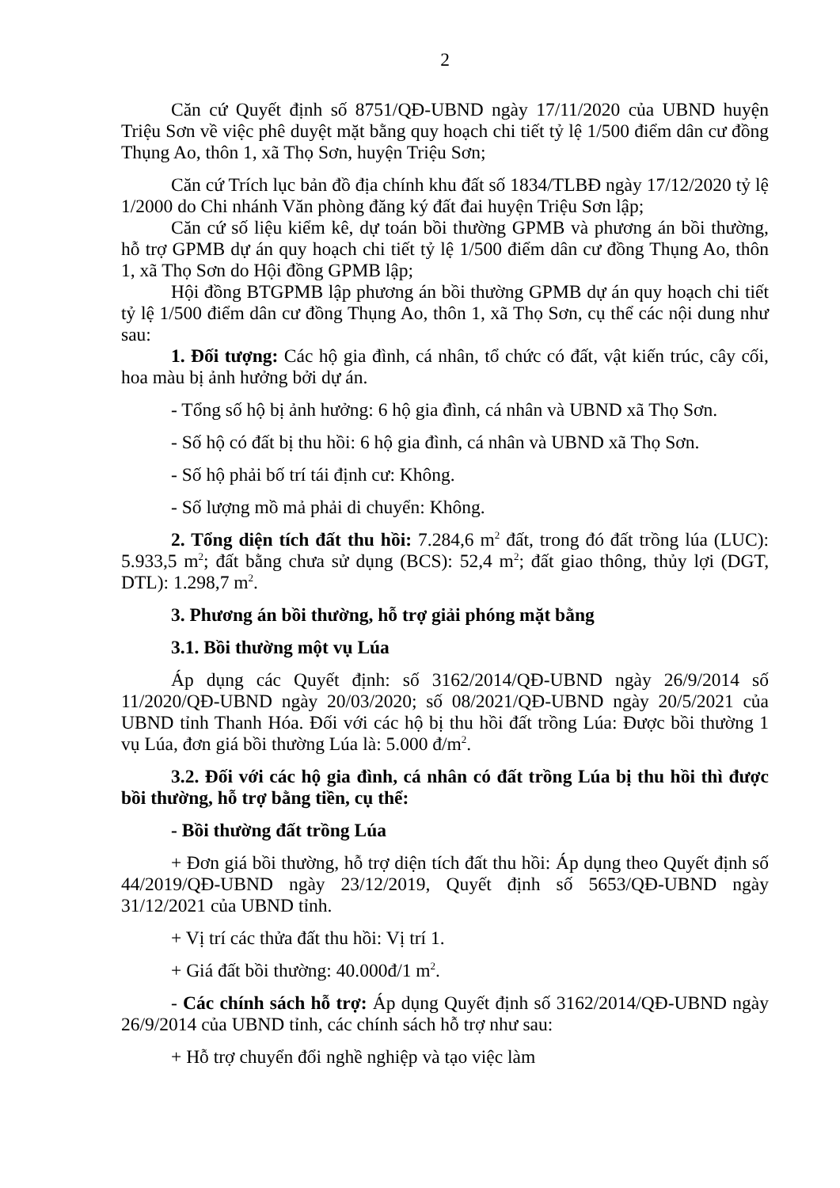2
Căn cứ Quyết định số 8751/QĐ-UBND ngày 17/11/2020 của UBND huyện Triệu Sơn về việc phê duyệt mặt bằng quy hoạch chi tiết tỷ lệ 1/500 điểm dân cư đồng Thụng Ao, thôn 1, xã Thọ Sơn, huyện Triệu Sơn;
Căn cứ Trích lục bản đồ địa chính khu đất số 1834/TLBĐ ngày 17/12/2020 tỷ lệ 1/2000 do Chi nhánh Văn phòng đăng ký đất đai huyện Triệu Sơn lập;
Căn cứ số liệu kiểm kê, dự toán bồi thường GPMB và phương án bồi thường, hỗ trợ GPMB dự án quy hoạch chi tiết tỷ lệ 1/500 điểm dân cư đồng Thụng Ao, thôn 1, xã Thọ Sơn do Hội đồng GPMB lập;
Hội đồng BTGPMB lập phương án bồi thường GPMB dự án quy hoạch chi tiết tỷ lệ 1/500 điểm dân cư đồng Thụng Ao, thôn 1, xã Thọ Sơn, cụ thể các nội dung như sau:
1. Đối tượng: Các hộ gia đình, cá nhân, tổ chức có đất, vật kiến trúc, cây cối, hoa màu bị ảnh hưởng bởi dự án.
- Tổng số hộ bị ảnh hưởng: 6 hộ gia đình, cá nhân và UBND xã Thọ Sơn.
- Số hộ có đất bị thu hồi: 6 hộ gia đình, cá nhân và UBND xã Thọ Sơn.
- Số hộ phải bố trí tái định cư: Không.
- Số lượng mồ mả phải di chuyển: Không.
2. Tổng diện tích đất thu hồi: 7.284,6 m<sup>2</sup> đất, trong đó đất trồng lúa (LUC): 5.933,5 m<sup>2</sup>; đất bằng chưa sử dụng (BCS): 52,4 m<sup>2</sup>; đất giao thông, thủy lợi (DGT, DTL): 1.298,7 m<sup>2</sup>.
3. Phương án bồi thường, hỗ trợ giải phóng mặt bằng
3.1. Bồi thường một vụ Lúa
Áp dụng các Quyết định: số 3162/2014/QĐ-UBND ngày 26/9/2014 số 11/2020/QĐ-UBND ngày 20/03/2020; số 08/2021/QĐ-UBND ngày 20/5/2021 của UBND tỉnh Thanh Hóa. Đối với các hộ bị thu hồi đất trồng Lúa: Được bồi thường 1 vụ Lúa, đơn giá bồi thường Lúa là: 5.000 đ/m<sup>2</sup>.
3.2. Đối với các hộ gia đình, cá nhân có đất trồng Lúa bị thu hồi thì được bồi thường, hỗ trợ bằng tiền, cụ thể:
- Bồi thường đất trồng Lúa
+ Đơn giá bồi thường, hỗ trợ diện tích đất thu hồi: Áp dụng theo Quyết định số 44/2019/QĐ-UBND ngày 23/12/2019, Quyết định số 5653/QĐ-UBND ngày 31/12/2021 của UBND tỉnh.
+ Vị trí các thửa đất thu hồi: Vị trí 1.
+ Giá đất bồi thường: 40.000đ/1 m<sup>2</sup>.
- Các chính sách hỗ trợ: Áp dụng Quyết định số 3162/2014/QĐ-UBND ngày 26/9/2014 của UBND tỉnh, các chính sách hỗ trợ như sau:
+ Hỗ trợ chuyển đổi nghề nghiệp và tạo việc làm